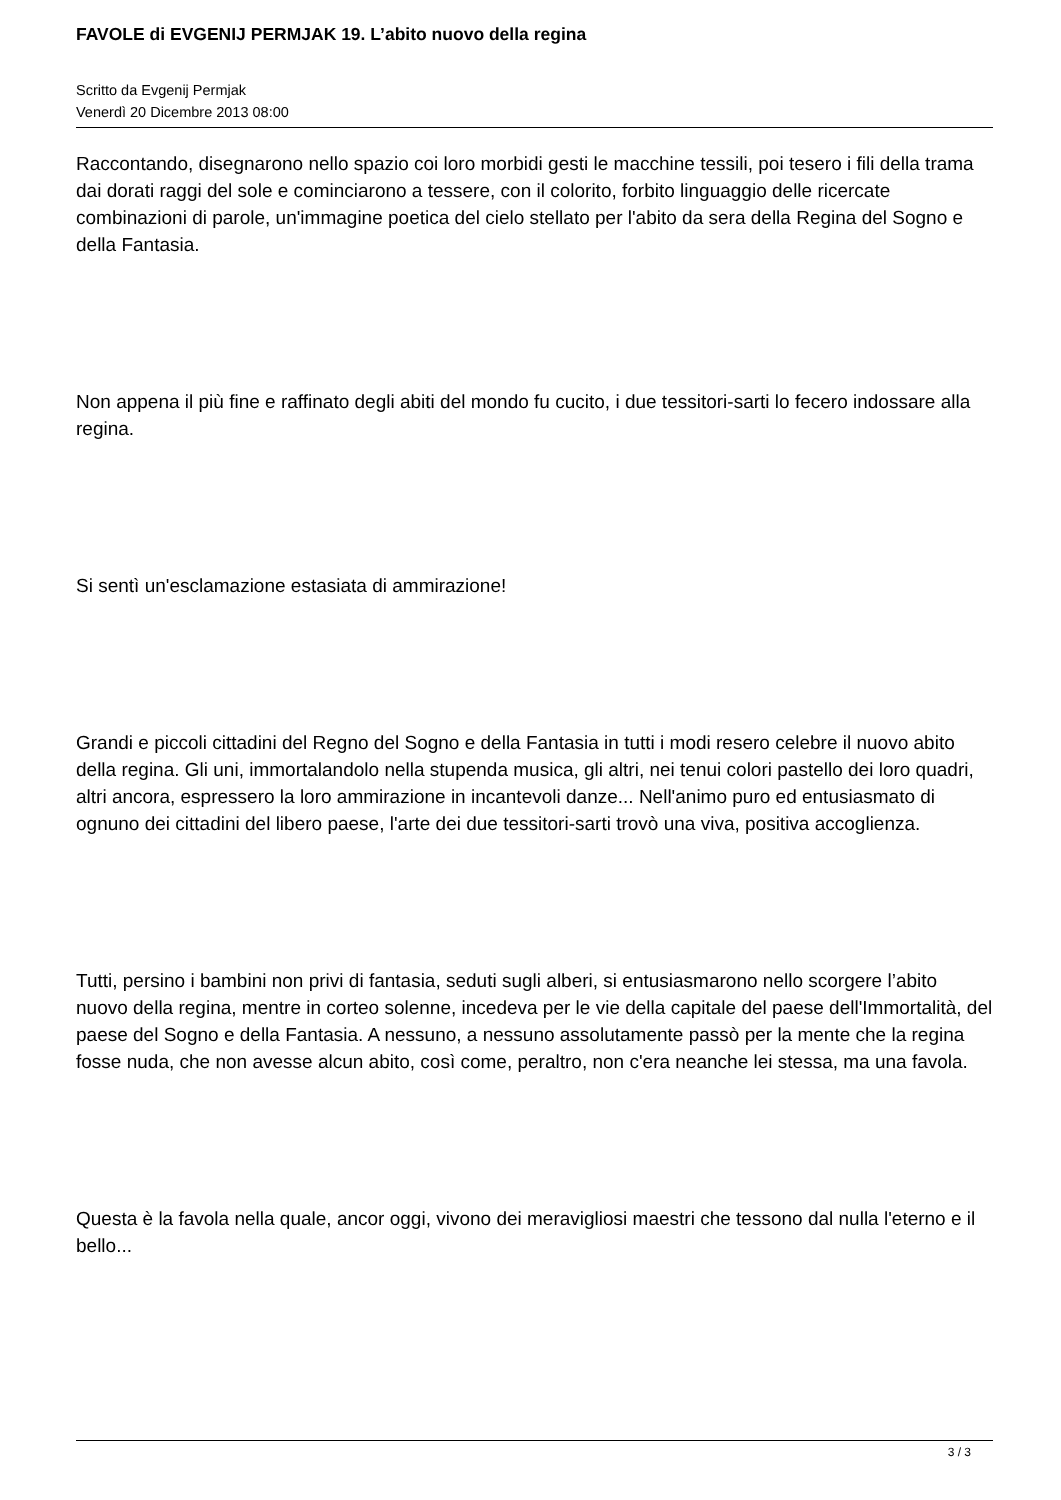FAVOLE di EVGENIJ PERMJAK 19. L’abito nuovo della regina
Scritto da Evgenij Permjak
Venerdì 20 Dicembre 2013 08:00
Raccontando, disegnarono nello spazio coi loro morbidi gesti le macchine tessili, poi tesero i fili della trama dai dorati raggi del sole e cominciarono a tessere, con il colorito, forbito linguaggio delle ricercate combinazioni di parole, un'immagine poetica del cielo stellato per l'abito da sera della Regina del Sogno e della Fantasia.
Non appena il più fine e raffinato degli abiti del mondo fu cucito, i due tessitori-sarti lo fecero indossare alla regina.
Si sentì un'esclamazione estasiata di ammirazione!
Grandi e piccoli cittadini del Regno del Sogno e della Fantasia in tutti i modi resero celebre il nuovo abito della regina. Gli uni, immortalandolo nella stupenda musica, gli altri, nei tenui colori pastello dei loro quadri, altri ancora, espressero la loro ammirazione in incantevoli danze... Nell'animo puro ed entusiasmato di ognuno dei cittadini del libero paese, l'arte dei due tessitori-sarti trovò una viva, positiva accoglienza.
Tutti, persino i bambini non privi di fantasia, seduti sugli alberi, si entusiasmarono nello scorgere l’abito nuovo della regina, mentre in corteo solenne, incedeva per le vie della capitale del paese dell'Immortalità, del paese del Sogno e della Fantasia. A nessuno, a nessuno assolutamente passò per la mente che la regina fosse nuda, che non avesse alcun abito, così come, peraltro, non c'era neanche lei stessa, ma una favola.
Questa è la favola nella quale, ancor oggi, vivono dei meravigliosi maestri che tessono dal nulla l'eterno e il bello...
3 / 3